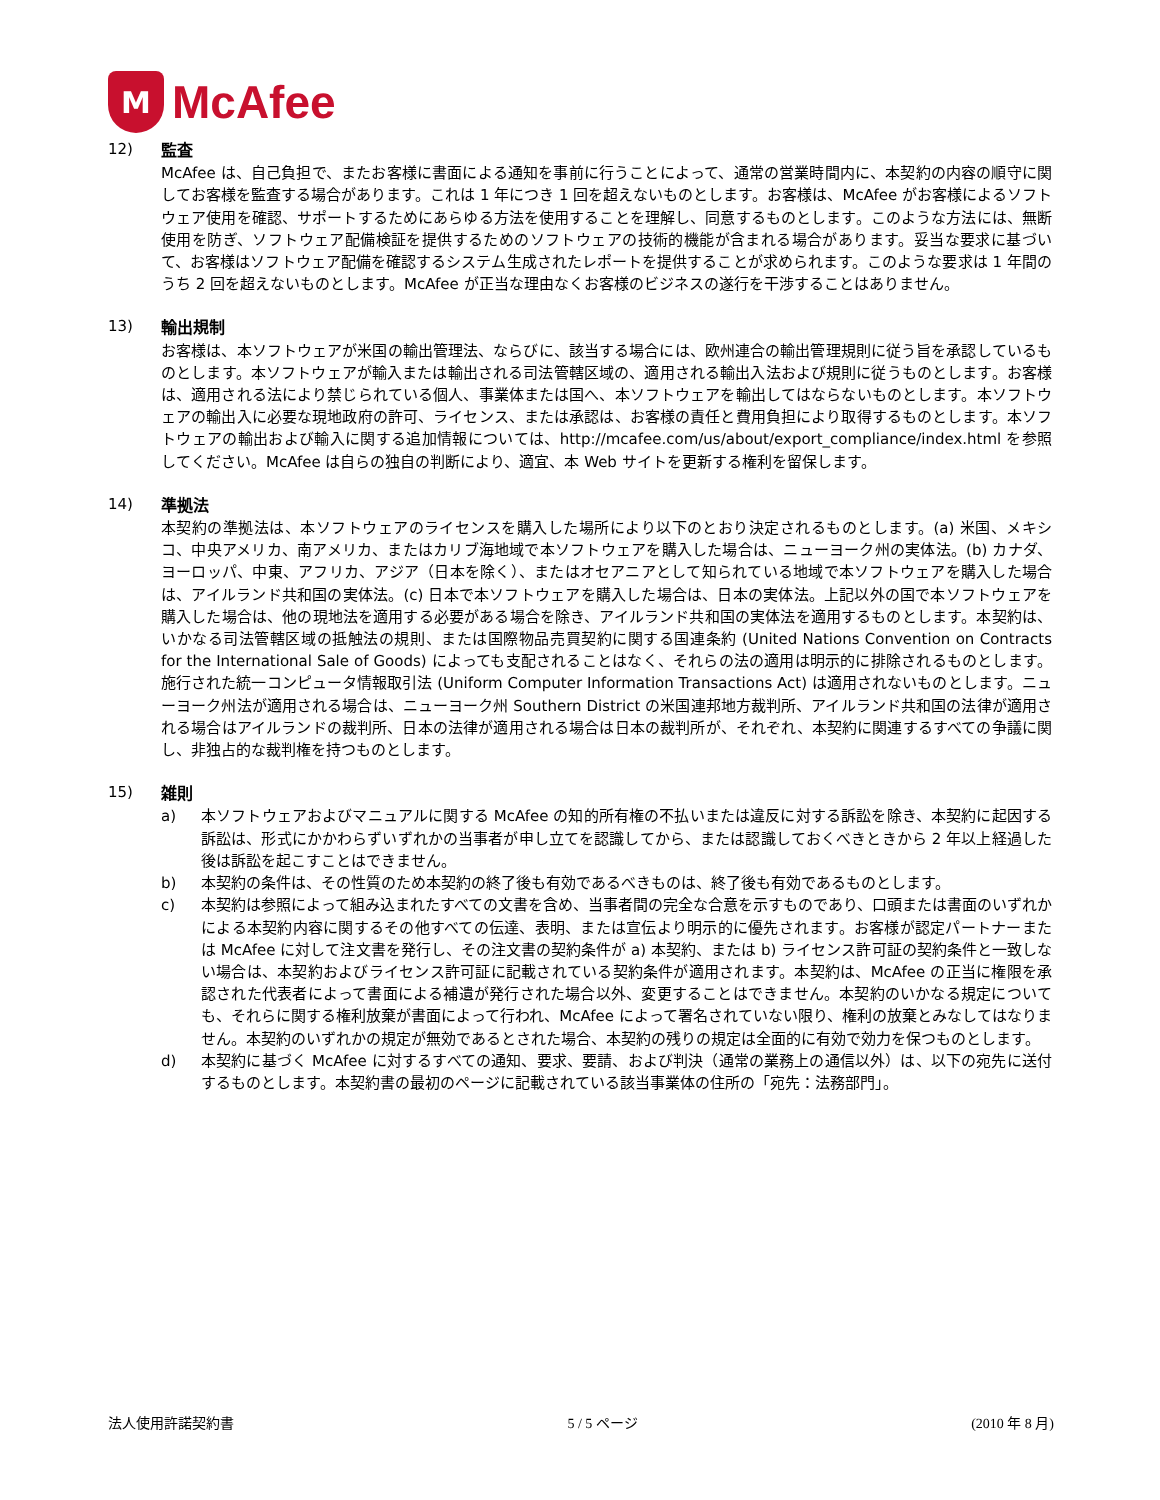M
McAfee
12)
監査
McAfee は、自己負担で、またお客様に書面による通知を事前に行うことによって、通常の営業時間内に、本契約の内容の順守に関してお客様を監査する場合があります。これは 1 年につき 1 回を超えないものとします。お客様は、McAfee がお客様によるソフトウェア使用を確認、サポートするためにあらゆる方法を使用することを理解し、同意するものとします。このような方法には、無断使用を防ぎ、ソフトウェア配備検証を提供するためのソフトウェアの技術的機能が含まれる場合があります。妥当な要求に基づいて、お客様はソフトウェア配備を確認するシステム生成されたレポートを提供することが求められます。このような要求は 1 年間のうち 2 回を超えないものとします。McAfee が正当な理由なくお客様のビジネスの遂行を干渉することはありません。
13)
輸出規制
お客様は、本ソフトウェアが米国の輸出管理法、ならびに、該当する場合には、欧州連合の輸出管理規則に従う旨を承認しているものとします。本ソフトウェアが輸入または輸出される司法管轄区域の、適用される輸出入法および規則に従うものとします。お客様は、適用される法により禁じられている個人、事業体または国へ、本ソフトウェアを輸出してはならないものとします。本ソフトウェアの輸出入に必要な現地政府の許可、ライセンス、または承認は、お客様の責任と費用負担により取得するものとします。本ソフトウェアの輸出および輸入に関する追加情報については、http://mcafee.com/us/about/export_compliance/index.html を参照してください。McAfee は自らの独自の判断により、適宜、本 Web サイトを更新する権利を留保します。
14)
準拠法
本契約の準拠法は、本ソフトウェアのライセンスを購入した場所により以下のとおり決定されるものとします。(a) 米国、メキシコ、中央アメリカ、南アメリカ、またはカリブ海地域で本ソフトウェアを購入した場合は、ニューヨーク州の実体法。(b) カナダ、ヨーロッパ、中東、アフリカ、アジア（日本を除く）、またはオセアニアとして知られている地域で本ソフトウェアを購入した場合は、アイルランド共和国の実体法。(c) 日本で本ソフトウェアを購入した場合は、日本の実体法。上記以外の国で本ソフトウェアを購入した場合は、他の現地法を適用する必要がある場合を除き、アイルランド共和国の実体法を適用するものとします。本契約は、いかなる司法管轄区域の抵触法の規則、または国際物品売買契約に関する国連条約 (United Nations Convention on Contracts for the International Sale of Goods) によっても支配されることはなく、それらの法の適用は明示的に排除されるものとします。施行された統一コンピュータ情報取引法 (Uniform Computer Information Transactions Act) は適用されないものとします。ニューヨーク州法が適用される場合は、ニューヨーク州 Southern District の米国連邦地方裁判所、アイルランド共和国の法律が適用される場合はアイルランドの裁判所、日本の法律が適用される場合は日本の裁判所が、それぞれ、本契約に関連するすべての争議に関し、非独占的な裁判権を持つものとします。
15)
雑則
a) 本ソフトウェアおよびマニュアルに関する McAfee の知的所有権の不払いまたは違反に対する訴訟を除き、本契約に起因する訴訟は、形式にかかわらずいずれかの当事者が申し立てを認識してから、または認識しておくべきときから 2 年以上経過した後は訴訟を起こすことはできません。
b) 本契約の条件は、その性質のため本契約の終了後も有効であるべきものは、終了後も有効であるものとします。
c) 本契約は参照によって組み込まれたすべての文書を含め、当事者間の完全な合意を示すものであり、口頭または書面のいずれかによる本契約内容に関するその他すべての伝達、表明、または宣伝より明示的に優先されます。お客様が認定パートナーまたは McAfee に対して注文書を発行し、その注文書の契約条件が a) 本契約、または b) ライセンス許可証の契約条件と一致しない場合は、本契約およびライセンス許可証に記載されている契約条件が適用されます。本契約は、McAfee の正当に権限を承認された代表者によって書面による補遺が発行された場合以外、変更することはできません。本契約のいかなる規定についても、それらに関する権利放棄が書面によって行われ、McAfee によって署名されていない限り、権利の放棄とみなしてはなりません。本契約のいずれかの規定が無効であるとされた場合、本契約の残りの規定は全面的に有効で効力を保つものとします。
d) 本契約に基づく McAfee に対するすべての通知、要求、要請、および判決（通常の業務上の通信以外）は、以下の宛先に送付するものとします。本契約書の最初のページに記載されている該当事業体の住所の「宛先：法務部門」。
法人使用許諾契約書 5 / 5 ページ (2010 年 8 月)